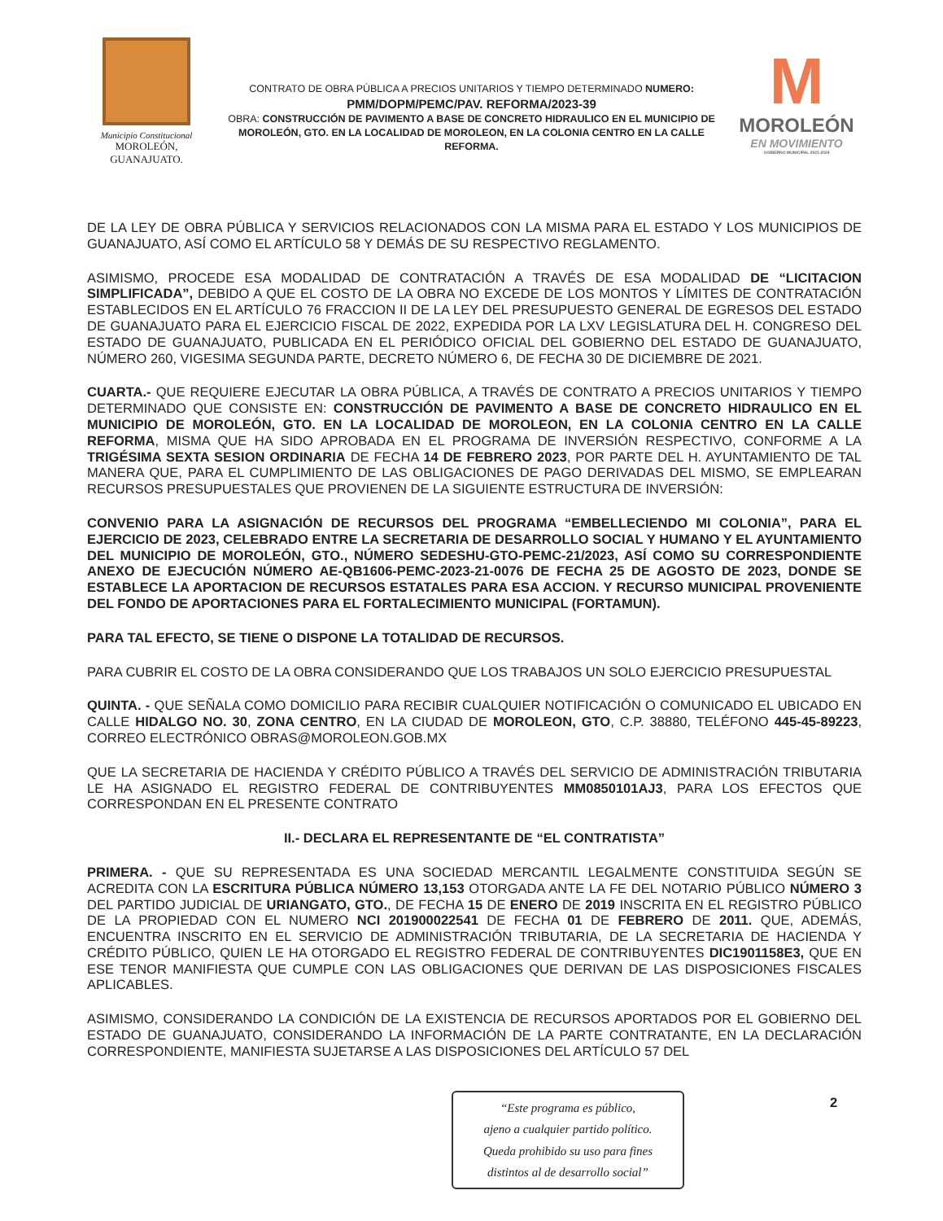Municipio Constitucional
MOROLEÓN, GUANAJUATO.
CONTRATO DE OBRA PÚBLICA A PRECIOS UNITARIOS Y TIEMPO DETERMINADO NUMERO:
PMM/DOPM/PEMC/PAV. REFORMA/2023-39
OBRA: CONSTRUCCIÓN DE PAVIMENTO A BASE DE CONCRETO HIDRAULICO EN EL MUNICIPIO DE MOROLEÓN, GTO. EN LA LOCALIDAD DE MOROLEON, EN LA COLONIA CENTRO EN LA CALLE REFORMA.
M
MOROLEÓN
EN MOVIMIENTO
GOBIERNO MUNICIPAL 2021-2024
DE LA LEY DE OBRA PÚBLICA Y SERVICIOS RELACIONADOS CON LA MISMA PARA EL ESTADO Y LOS MUNICIPIOS DE GUANAJUATO, ASÍ COMO EL ARTÍCULO 58 Y DEMÁS DE SU RESPECTIVO REGLAMENTO.
ASIMISMO, PROCEDE ESA MODALIDAD DE CONTRATACIÓN A TRAVÉS DE ESA MODALIDAD DE “LICITACION SIMPLIFICADA”, DEBIDO A QUE EL COSTO DE LA OBRA NO EXCEDE DE LOS MONTOS Y LÍMITES DE CONTRATACIÓN ESTABLECIDOS EN EL ARTÍCULO 76 FRACCION II DE LA LEY DEL PRESUPUESTO GENERAL DE EGRESOS DEL ESTADO DE GUANAJUATO PARA EL EJERCICIO FISCAL DE 2022, EXPEDIDA POR LA LXV LEGISLATURA DEL H. CONGRESO DEL ESTADO DE GUANAJUATO, PUBLICADA EN EL PERIÓDICO OFICIAL DEL GOBIERNO DEL ESTADO DE GUANAJUATO, NÚMERO 260, VIGESIMA SEGUNDA PARTE, DECRETO NÚMERO 6, DE FECHA 30 DE DICIEMBRE DE 2021.
CUARTA.- QUE REQUIERE EJECUTAR LA OBRA PÚBLICA, A TRAVÉS DE CONTRATO A PRECIOS UNITARIOS Y TIEMPO DETERMINADO QUE CONSISTE EN: CONSTRUCCIÓN DE PAVIMENTO A BASE DE CONCRETO HIDRAULICO EN EL MUNICIPIO DE MOROLEÓN, GTO. EN LA LOCALIDAD DE MOROLEON, EN LA COLONIA CENTRO EN LA CALLE REFORMA, MISMA QUE HA SIDO APROBADA EN EL PROGRAMA DE INVERSIÓN RESPECTIVO, CONFORME A LA TRIGÉSIMA SEXTA SESION ORDINARIA DE FECHA 14 DE FEBRERO 2023, POR PARTE DEL H. AYUNTAMIENTO DE TAL MANERA QUE, PARA EL CUMPLIMIENTO DE LAS OBLIGACIONES DE PAGO DERIVADAS DEL MISMO, SE EMPLEARAN RECURSOS PRESUPUESTALES QUE PROVIENEN DE LA SIGUIENTE ESTRUCTURA DE INVERSIÓN:
CONVENIO PARA LA ASIGNACIÓN DE RECURSOS DEL PROGRAMA “EMBELLECIENDO MI COLONIA”, PARA EL EJERCICIO DE 2023, CELEBRADO ENTRE LA SECRETARIA DE DESARROLLO SOCIAL Y HUMANO Y EL AYUNTAMIENTO DEL MUNICIPIO DE MOROLEÓN, GTO., NÚMERO SEDESHU-GTO-PEMC-21/2023, ASÍ COMO SU CORRESPONDIENTE ANEXO DE EJECUCIÓN NÚMERO AE-QB1606-PEMC-2023-21-0076 DE FECHA 25 DE AGOSTO DE 2023, DONDE SE ESTABLECE LA APORTACION DE RECURSOS ESTATALES PARA ESA ACCION. Y RECURSO MUNICIPAL PROVENIENTE DEL FONDO DE APORTACIONES PARA EL FORTALECIMIENTO MUNICIPAL (FORTAMUN).
PARA TAL EFECTO, SE TIENE O DISPONE LA TOTALIDAD DE RECURSOS.
PARA CUBRIR EL COSTO DE LA OBRA CONSIDERANDO QUE LOS TRABAJOS UN SOLO EJERCICIO PRESUPUESTAL
QUINTA. - QUE SEÑALA COMO DOMICILIO PARA RECIBIR CUALQUIER NOTIFICACIÓN O COMUNICADO EL UBICADO EN CALLE HIDALGO NO. 30, ZONA CENTRO, EN LA CIUDAD DE MOROLEON, GTO, C.P. 38880, TELÉFONO 445-45-89223, CORREO ELECTRÓNICO OBRAS@MOROLEON.GOB.MX
QUE LA SECRETARIA DE HACIENDA Y CRÉDITO PÚBLICO A TRAVÉS DEL SERVICIO DE ADMINISTRACIÓN TRIBUTARIA LE HA ASIGNADO EL REGISTRO FEDERAL DE CONTRIBUYENTES MM0850101AJ3, PARA LOS EFECTOS QUE CORRESPONDAN EN EL PRESENTE CONTRATO
II.- DECLARA EL REPRESENTANTE DE “EL CONTRATISTA”
PRIMERA. - QUE SU REPRESENTADA ES UNA SOCIEDAD MERCANTIL LEGALMENTE CONSTITUIDA SEGÚN SE ACREDITA CON LA ESCRITURA PÚBLICA NÚMERO 13,153 OTORGADA ANTE LA FE DEL NOTARIO PÚBLICO NÚMERO 3 DEL PARTIDO JUDICIAL DE URIANGATO, GTO., DE FECHA 15 DE ENERO DE 2019 INSCRITA EN EL REGISTRO PÚBLICO DE LA PROPIEDAD CON EL NUMERO NCI 201900022541 DE FECHA 01 DE FEBRERO DE 2011. QUE, ADEMÁS, ENCUENTRA INSCRITO EN EL SERVICIO DE ADMINISTRACIÓN TRIBUTARIA, DE LA SECRETARIA DE HACIENDA Y CRÉDITO PÚBLICO, QUIEN LE HA OTORGADO EL REGISTRO FEDERAL DE CONTRIBUYENTES DIC1901158E3, QUE EN ESE TENOR MANIFIESTA QUE CUMPLE CON LAS OBLIGACIONES QUE DERIVAN DE LAS DISPOSICIONES FISCALES APLICABLES.
ASIMISMO, CONSIDERANDO LA CONDICIÓN DE LA EXISTENCIA DE RECURSOS APORTADOS POR EL GOBIERNO DEL ESTADO DE GUANAJUATO, CONSIDERANDO LA INFORMACIÓN DE LA PARTE CONTRATANTE, EN LA DECLARACIÓN CORRESPONDIENTE, MANIFIESTA SUJETARSE A LAS DISPOSICIONES DEL ARTÍCULO 57 DEL
“Este programa es público,
ajeno a cualquier partido político.
Queda prohibido su uso para fines
distintos al de desarrollo social”
2